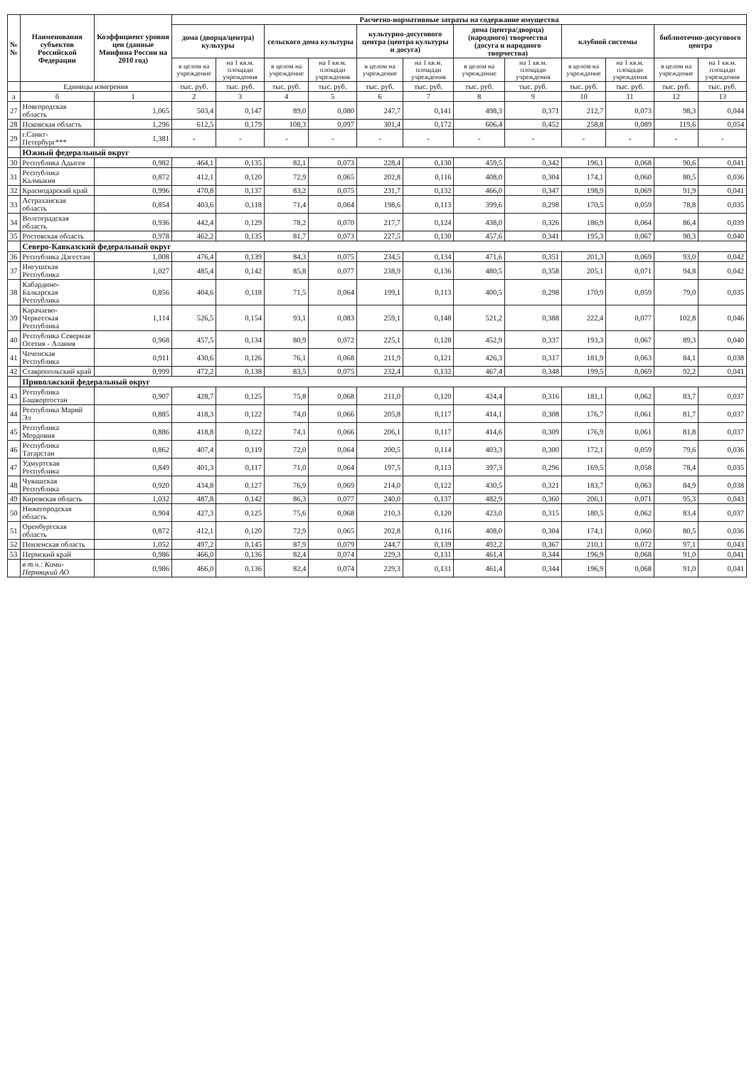| № № | Наименования субъектов Российской Федерации | Коэффициент уровня цен (данные Минфина России на 2010 год) | Расчетно-нормативные затраты на содержание имущества | | | | | | | | | | | |
| --- | --- | --- | --- | --- | --- | --- | --- | --- | --- | --- | --- | --- | --- | --- |
| | | | дома (дворца/центра) культуры | | сельского дома культуры | | культурно-досугового центра (центра культуры и досуга) | | дома (центра/дворца) (народного) творчества (досуга и народного творчества) | | клубной системы | | библиотечно-досугового центра | |
| | | | в целом на учреждение | на 1 кв.м. площади учреждения | в целом на учреждение | на 1 кв.м. площади учреждения | в целом на учреждение | на 1 кв.м. площади учреждения | в целом на учреждение | на 1 кв.м. площади учреждения | в целом на учреждение | на 1 кв.м. площади учреждения | в целом на учреждение | на 1 кв.м. площади учреждения |
| | Единицы измерения | | тыс. руб. | тыс. руб. | тыс. руб. | тыс. руб. | тыс. руб. | тыс. руб. | тыс. руб. | тыс. руб. | тыс. руб. | тыс. руб. | тыс. руб. | тыс. руб. |
| а | б | 1 | 2 | 3 | 4 | 5 | 6 | 7 | 8 | 9 | 10 | 11 | 12 | 13 |
| 27 | Новгородская область | 1,065 | 503,4 | 0,147 | 89,0 | 0,080 | 247,7 | 0,141 | 498,3 | 0,371 | 212,7 | 0,073 | 98,3 | 0,044 |
| 28 | Псковская область | 1,296 | 612,5 | 0,179 | 108,3 | 0,097 | 301,4 | 0,172 | 606,4 | 0,452 | 258,8 | 0,089 | 119,6 | 0,054 |
| 29 | г.Санкт-Петербург*** | 1,381 | - | - | - | - | - | - | - | - | - | - | - | - |
| | Южный федеральный округ | | | | | | | | | | | | | |
| 30 | Республика Адыгея | 0,982 | 464,1 | 0,135 | 82,1 | 0,073 | 228,4 | 0,130 | 459,5 | 0,342 | 196,1 | 0,068 | 90,6 | 0,041 |
| 31 | Республика Калмыкия | 0,872 | 412,1 | 0,120 | 72,9 | 0,065 | 202,8 | 0,116 | 408,0 | 0,304 | 174,1 | 0,060 | 80,5 | 0,036 |
| 32 | Краснодарский край | 0,996 | 470,8 | 0,137 | 83,2 | 0,075 | 231,7 | 0,132 | 466,0 | 0,347 | 198,9 | 0,069 | 91,9 | 0,041 |
| 33 | Астраханская область | 0,854 | 403,6 | 0,118 | 71,4 | 0,064 | 198,6 | 0,113 | 399,6 | 0,298 | 170,5 | 0,059 | 78,8 | 0,035 |
| 34 | Волгоградская область | 0,936 | 442,4 | 0,129 | 78,2 | 0,070 | 217,7 | 0,124 | 438,0 | 0,326 | 186,9 | 0,064 | 86,4 | 0,039 |
| 35 | Ростовская область | 0,978 | 462,2 | 0,135 | 81,7 | 0,073 | 227,5 | 0,130 | 457,6 | 0,341 | 195,3 | 0,067 | 90,3 | 0,040 |
| | Северо-Кавказский федеральный округ | | | | | | | | | | | | | |
| 36 | Республика Дагестан | 1,008 | 476,4 | 0,139 | 84,3 | 0,075 | 234,5 | 0,134 | 471,6 | 0,351 | 201,3 | 0,069 | 93,0 | 0,042 |
| 37 | Ингушская Республика | 1,027 | 485,4 | 0,142 | 85,8 | 0,077 | 238,9 | 0,136 | 480,5 | 0,358 | 205,1 | 0,071 | 94,8 | 0,042 |
| 38 | Кабардино-Балкарская Республика | 0,856 | 404,6 | 0,118 | 71,5 | 0,064 | 199,1 | 0,113 | 400,5 | 0,298 | 170,9 | 0,059 | 79,0 | 0,035 |
| 39 | Карачаево-Черкесская Республика | 1,114 | 526,5 | 0,154 | 93,1 | 0,083 | 259,1 | 0,148 | 521,2 | 0,388 | 222,4 | 0,077 | 102,8 | 0,046 |
| 40 | Республика Северная Осетия - Алания | 0,968 | 457,5 | 0,134 | 80,9 | 0,072 | 225,1 | 0,128 | 452,9 | 0,337 | 193,3 | 0,067 | 89,3 | 0,040 |
| 41 | Чеченская Республика | 0,911 | 430,6 | 0,126 | 76,1 | 0,068 | 211,9 | 0,121 | 426,3 | 0,317 | 181,9 | 0,063 | 84,1 | 0,038 |
| 42 | Ставропольский край | 0,999 | 472,2 | 0,138 | 83,5 | 0,075 | 232,4 | 0,132 | 467,4 | 0,348 | 199,5 | 0,069 | 92,2 | 0,041 |
| | Приволжский федеральный округ | | | | | | | | | | | | | |
| 43 | Республика Башкортостан | 0,907 | 428,7 | 0,125 | 75,8 | 0,068 | 211,0 | 0,120 | 424,4 | 0,316 | 181,1 | 0,062 | 83,7 | 0,037 |
| 44 | Республика Марий Эл | 0,885 | 418,3 | 0,122 | 74,0 | 0,066 | 205,8 | 0,117 | 414,1 | 0,308 | 176,7 | 0,061 | 81,7 | 0,037 |
| 45 | Республика Мордовия | 0,886 | 418,8 | 0,122 | 74,1 | 0,066 | 206,1 | 0,117 | 414,6 | 0,309 | 176,9 | 0,061 | 81,8 | 0,037 |
| 46 | Республика Татарстан | 0,862 | 407,4 | 0,119 | 72,0 | 0,064 | 200,5 | 0,114 | 403,3 | 0,300 | 172,1 | 0,059 | 79,6 | 0,036 |
| 47 | Удмуртская Республика | 0,849 | 401,3 | 0,117 | 71,0 | 0,064 | 197,5 | 0,113 | 397,3 | 0,296 | 169,5 | 0,058 | 78,4 | 0,035 |
| 48 | Чувашская Республика | 0,920 | 434,8 | 0,127 | 76,9 | 0,069 | 214,0 | 0,122 | 430,5 | 0,321 | 183,7 | 0,063 | 84,9 | 0,038 |
| 49 | Кировская область | 1,032 | 487,8 | 0,142 | 86,3 | 0,077 | 240,0 | 0,137 | 482,9 | 0,360 | 206,1 | 0,071 | 95,3 | 0,043 |
| 50 | Нижегородская область | 0,904 | 427,3 | 0,125 | 75,6 | 0,068 | 210,3 | 0,120 | 423,0 | 0,315 | 180,5 | 0,062 | 83,4 | 0,037 |
| 51 | Оренбургская область | 0,872 | 412,1 | 0,120 | 72,9 | 0,065 | 202,8 | 0,116 | 408,0 | 0,304 | 174,1 | 0,060 | 80,5 | 0,036 |
| 52 | Пензенская область | 1,052 | 497,2 | 0,145 | 87,9 | 0,079 | 244,7 | 0,139 | 492,2 | 0,367 | 210,1 | 0,072 | 97,1 | 0,043 |
| 53 | Пермский край | 0,986 | 466,0 | 0,136 | 82,4 | 0,074 | 229,3 | 0,131 | 461,4 | 0,344 | 196,9 | 0,068 | 91,0 | 0,041 |
| | в т.ч.: Коми-Пермяцкий АО | 0,986 | 466,0 | 0,136 | 82,4 | 0,074 | 229,3 | 0,131 | 461,4 | 0,344 | 196,9 | 0,068 | 91,0 | 0,041 |